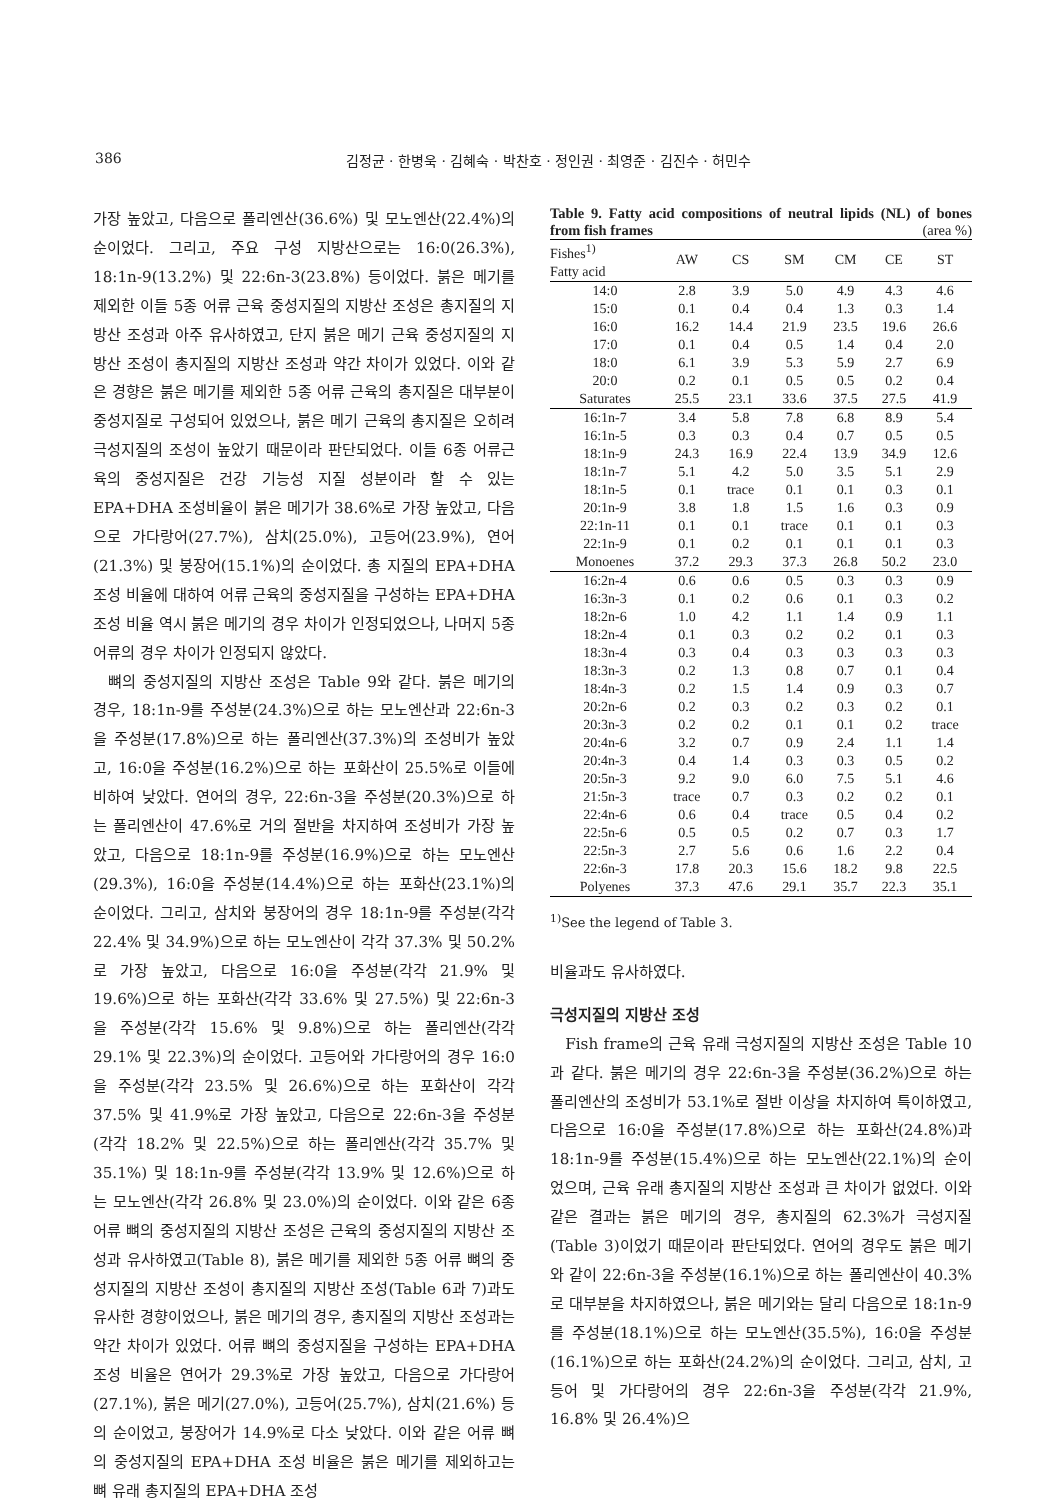386 김정균 · 한병욱 · 김혜숙 · 박찬호 · 정인권 · 최영준 · 김진수 · 허민수
가장 높았고, 다음으로 폴리엔산(36.6%) 및 모노엔산(22.4%)의 순이었다. 그리고, 주요 구성 지방산으로는 16:0(26.3%), 18:1n-9(13.2%) 및 22:6n-3(23.8%) 등이었다. 붉은 메기를 제외한 이들 5종 어류 근육 중성지질의 지방산 조성은 총지질의 지방산 조성과 아주 유사하였고, 단지 붉은 메기 근육 중성지질의 지방산 조성이 총지질의 지방산 조성과 약간 차이가 있었다. 이와 같은 경향은 붉은 메기를 제외한 5종 어류 근육의 총지질은 대부분이 중성지질로 구성되어 있었으나, 붉은 메기 근육의 총지질은 오히려 극성지질의 조성이 높았기 때문이라 판단되었다. 이들 6종 어류근육의 중성지질은 건강 기능성 지질 성분이라 할 수 있는 EPA+DHA 조성비율이 붉은 메기가 38.6%로 가장 높았고, 다음으로 가다랑어(27.7%), 삼치(25.0%), 고등어(23.9%), 연어(21.3%) 및 붕장어(15.1%)의 순이었다. 총 지질의 EPA+DHA 조성 비율에 대하여 어류 근육의 중성지질을 구성하는 EPA+DHA 조성 비율 역시 붉은 메기의 경우 차이가 인정되었으나, 나머지 5종 어류의 경우 차이가 인정되지 않았다.
뼈의 중성지질의 지방산 조성은 Table 9와 같다. 붉은 메기의 경우, 18:1n-9를 주성분(24.3%)으로 하는 모노엔산과 22:6n-3을 주성분(17.8%)으로 하는 폴리엔산(37.3%)의 조성비가 높았고, 16:0을 주성분(16.2%)으로 하는 포화산이 25.5%로 이들에 비하여 낮았다. 연어의 경우, 22:6n-3을 주성분(20.3%)으로 하는 폴리엔산이 47.6%로 거의 절반을 차지하여 조성비가 가장 높았고, 다음으로 18:1n-9를 주성분(16.9%)으로 하는 모노엔산(29.3%), 16:0을 주성분(14.4%)으로 하는 포화산(23.1%)의 순이었다. 그리고, 삼치와 붕장어의 경우 18:1n-9를 주성분(각각 22.4% 및 34.9%)으로 하는 모노엔산이 각각 37.3% 및 50.2%로 가장 높았고, 다음으로 16:0을 주성분(각각 21.9% 및 19.6%)으로 하는 포화산(각각 33.6% 및 27.5%) 및 22:6n-3을 주성분(각각 15.6% 및 9.8%)으로 하는 폴리엔산(각각 29.1% 및 22.3%)의 순이었다. 고등어와 가다랑어의 경우 16:0을 주성분(각각 23.5% 및 26.6%)으로 하는 포화산이 각각 37.5% 및 41.9%로 가장 높았고, 다음으로 22:6n-3을 주성분(각각 18.2% 및 22.5%)으로 하는 폴리엔산(각각 35.7% 및 35.1%) 및 18:1n-9를 주성분(각각 13.9% 및 12.6%)으로 하는 모노엔산(각각 26.8% 및 23.0%)의 순이었다. 이와 같은 6종 어류 뼈의 중성지질의 지방산 조성은 근육의 중성지질의 지방산 조성과 유사하였고(Table 8), 붉은 메기를 제외한 5종 어류 뼈의 중성지질의 지방산 조성이 총지질의 지방산 조성(Table 6과 7)과도 유사한 경향이었으나, 붉은 메기의 경우, 총지질의 지방산 조성과는 약간 차이가 있었다. 어류 뼈의 중성지질을 구성하는 EPA+DHA 조성 비율은 연어가 29.3%로 가장 높았고, 다음으로 가다랑어(27.1%), 붉은 메기(27.0%), 고등어(25.7%), 삼치(21.6%) 등의 순이었고, 붕장어가 14.9%로 다소 낮았다. 이와 같은 어류 뼈의 중성지질의 EPA+DHA 조성 비율은 붉은 메기를 제외하고는 뼈 유래 총지질의 EPA+DHA 조성
Table 9. Fatty acid compositions of neutral lipids (NL) of bones from fish frames (area %)
| Fishes<sup>1)</sup> Fatty acid | AW | CS | SM | CM | CE | ST |
| --- | --- | --- | --- | --- | --- | --- |
| 14:0 | 2.8 | 3.9 | 5.0 | 4.9 | 4.3 | 4.6 |
| 15:0 | 0.1 | 0.4 | 0.4 | 1.3 | 0.3 | 1.4 |
| 16:0 | 16.2 | 14.4 | 21.9 | 23.5 | 19.6 | 26.6 |
| 17:0 | 0.1 | 0.4 | 0.5 | 1.4 | 0.4 | 2.0 |
| 18:0 | 6.1 | 3.9 | 5.3 | 5.9 | 2.7 | 6.9 |
| 20:0 | 0.2 | 0.1 | 0.5 | 0.5 | 0.2 | 0.4 |
| Saturates | 25.5 | 23.1 | 33.6 | 37.5 | 27.5 | 41.9 |
| 16:1n-7 | 3.4 | 5.8 | 7.8 | 6.8 | 8.9 | 5.4 |
| 16:1n-5 | 0.3 | 0.3 | 0.4 | 0.7 | 0.5 | 0.5 |
| 18:1n-9 | 24.3 | 16.9 | 22.4 | 13.9 | 34.9 | 12.6 |
| 18:1n-7 | 5.1 | 4.2 | 5.0 | 3.5 | 5.1 | 2.9 |
| 18:1n-5 | 0.1 | trace | 0.1 | 0.1 | 0.3 | 0.1 |
| 20:1n-9 | 3.8 | 1.8 | 1.5 | 1.6 | 0.3 | 0.9 |
| 22:1n-11 | 0.1 | 0.1 | trace | 0.1 | 0.1 | 0.3 |
| 22:1n-9 | 0.1 | 0.2 | 0.1 | 0.1 | 0.1 | 0.3 |
| Monoenes | 37.2 | 29.3 | 37.3 | 26.8 | 50.2 | 23.0 |
| 16:2n-4 | 0.6 | 0.6 | 0.5 | 0.3 | 0.3 | 0.9 |
| 16:3n-3 | 0.1 | 0.2 | 0.6 | 0.1 | 0.3 | 0.2 |
| 18:2n-6 | 1.0 | 4.2 | 1.1 | 1.4 | 0.9 | 1.1 |
| 18:2n-4 | 0.1 | 0.3 | 0.2 | 0.2 | 0.1 | 0.3 |
| 18:3n-4 | 0.3 | 0.4 | 0.3 | 0.3 | 0.3 | 0.3 |
| 18:3n-3 | 0.2 | 1.3 | 0.8 | 0.7 | 0.1 | 0.4 |
| 18:4n-3 | 0.2 | 1.5 | 1.4 | 0.9 | 0.3 | 0.7 |
| 20:2n-6 | 0.2 | 0.3 | 0.2 | 0.3 | 0.2 | 0.1 |
| 20:3n-3 | 0.2 | 0.2 | 0.1 | 0.1 | 0.2 | trace |
| 20:4n-6 | 3.2 | 0.7 | 0.9 | 2.4 | 1.1 | 1.4 |
| 20:4n-3 | 0.4 | 1.4 | 0.3 | 0.3 | 0.5 | 0.2 |
| 20:5n-3 | 9.2 | 9.0 | 6.0 | 7.5 | 5.1 | 4.6 |
| 21:5n-3 | trace | 0.7 | 0.3 | 0.2 | 0.2 | 0.1 |
| 22:4n-6 | 0.6 | 0.4 | trace | 0.5 | 0.4 | 0.2 |
| 22:5n-6 | 0.5 | 0.5 | 0.2 | 0.7 | 0.3 | 1.7 |
| 22:5n-3 | 2.7 | 5.6 | 0.6 | 1.6 | 2.2 | 0.4 |
| 22:6n-3 | 17.8 | 20.3 | 15.6 | 18.2 | 9.8 | 22.5 |
| Polyenes | 37.3 | 47.6 | 29.1 | 35.7 | 22.3 | 35.1 |
<sup>1)</sup> See the legend of Table 3.
비율과도 유사하였다.
극성지질의 지방산 조성
Fish frame의 근육 유래 극성지질의 지방산 조성은 Table 10과 같다. 붉은 메기의 경우 22:6n-3을 주성분(36.2%)으로 하는 폴리엔산의 조성비가 53.1%로 절반 이상을 차지하여 특이하였고, 다음으로 16:0을 주성분(17.8%)으로 하는 포화산(24.8%)과 18:1n-9를 주성분(15.4%)으로 하는 모노엔산(22.1%)의 순이었으며, 근육 유래 총지질의 지방산 조성과 큰 차이가 없었다. 이와 같은 결과는 붉은 메기의 경우, 총지질의 62.3%가 극성지질(Table 3)이었기 때문이라 판단되었다. 연어의 경우도 붉은 메기와 같이 22:6n-3을 주성분(16.1%)으로 하는 폴리엔산이 40.3%로 대부분을 차지하였으나, 붉은 메기와는 달리 다음으로 18:1n-9를 주성분(18.1%)으로 하는 모노엔산(35.5%), 16:0을 주성분(16.1%)으로 하는 포화산(24.2%)의 순이었다. 그리고, 삼치, 고등어 및 가다랑어의 경우 22:6n-3을 주성분(각각 21.9%, 16.8% 및 26.4%)으